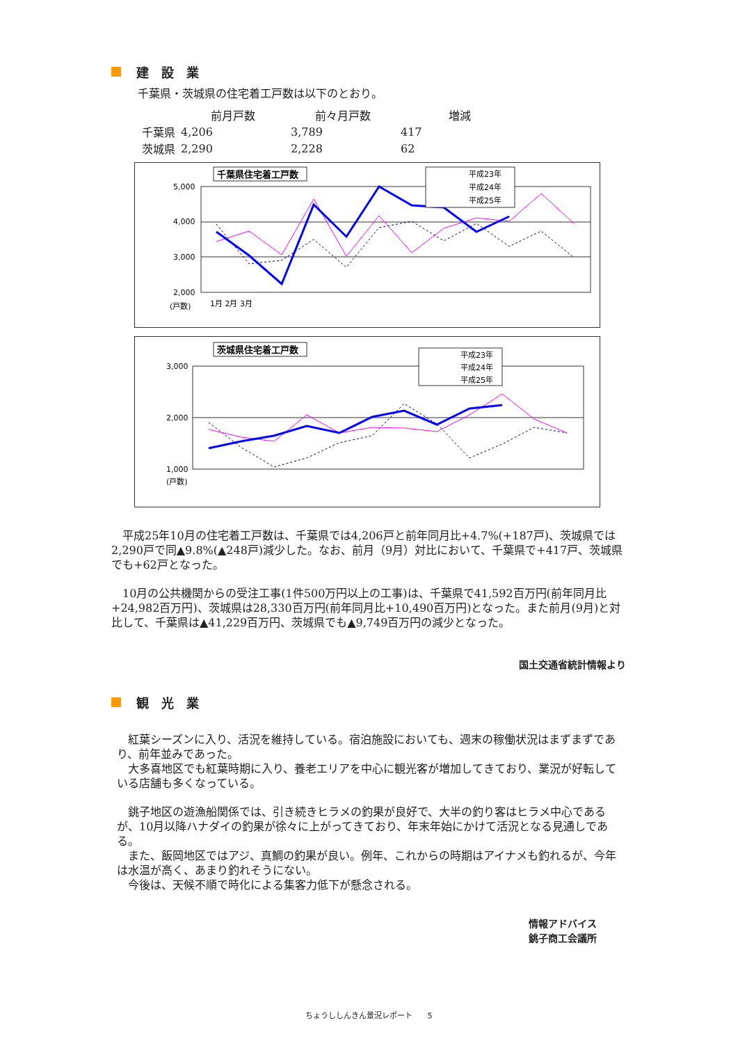建　設　業
千葉県・茨城県の住宅着工戸数は以下のとおり。
| | 前月戸数 | 前々月戸数 | 増減 |
| --- | --- | --- | --- |
| 千葉県 | 4,206 | 3,789 | 417 |
| 茨城県 | 2,290 | 2,228 | 62 |
千葉県住宅着工戸数
5,000
4,000
3,000
2,000
(戸数)
1月 2月 3月
平成23年
平成24年
平成25年
茨城県住宅着工戸数
3,000
2,000
1,000
(戸数)
平成23年
平成24年
平成25年
　平成25年10月の住宅着工戸数は、千葉県では4,206戸と前年同月比+4.7%(+187戸)、茨城県では2,290戸で同▲9.8%(▲248戸)減少した。なお、前月（9月）対比において、千葉県で+417戸、茨城県でも+62戸となった。
　10月の公共機関からの受注工事(1件500万円以上の工事)は、千葉県で41,592百万円(前年同月比+24,982百万円)、茨城県は28,330百万円(前年同月比+10,490百万円)となった。また前月(9月)と対比して、千葉県は▲41,229百万円、茨城県でも▲9,749百万円の減少となった。
国土交通省統計情報より
観　光　業
　紅葉シーズンに入り、活況を維持している。宿泊施設においても、週末の稼働状況はまずまずであり、前年並みであった。
　大多喜地区でも紅葉時期に入り、養老エリアを中心に観光客が増加してきており、業況が好転している店舗も多くなっている。
　銚子地区の遊漁船関係では、引き続きヒラメの釣果が良好で、大半の釣り客はヒラメ中心であるが、10月以降ハナダイの釣果が徐々に上がってきており、年末年始にかけて活況となる見通しである。
　また、飯岡地区ではアジ、真鯛の釣果が良い。例年、これからの時期はアイナメも釣れるが、今年は水温が高く、あまり釣れそうにない。
　今後は、天候不順で時化による集客力低下が懸念される。
情報アドバイス
銚子商工会議所
ちょうししんきん景況レポート　　5